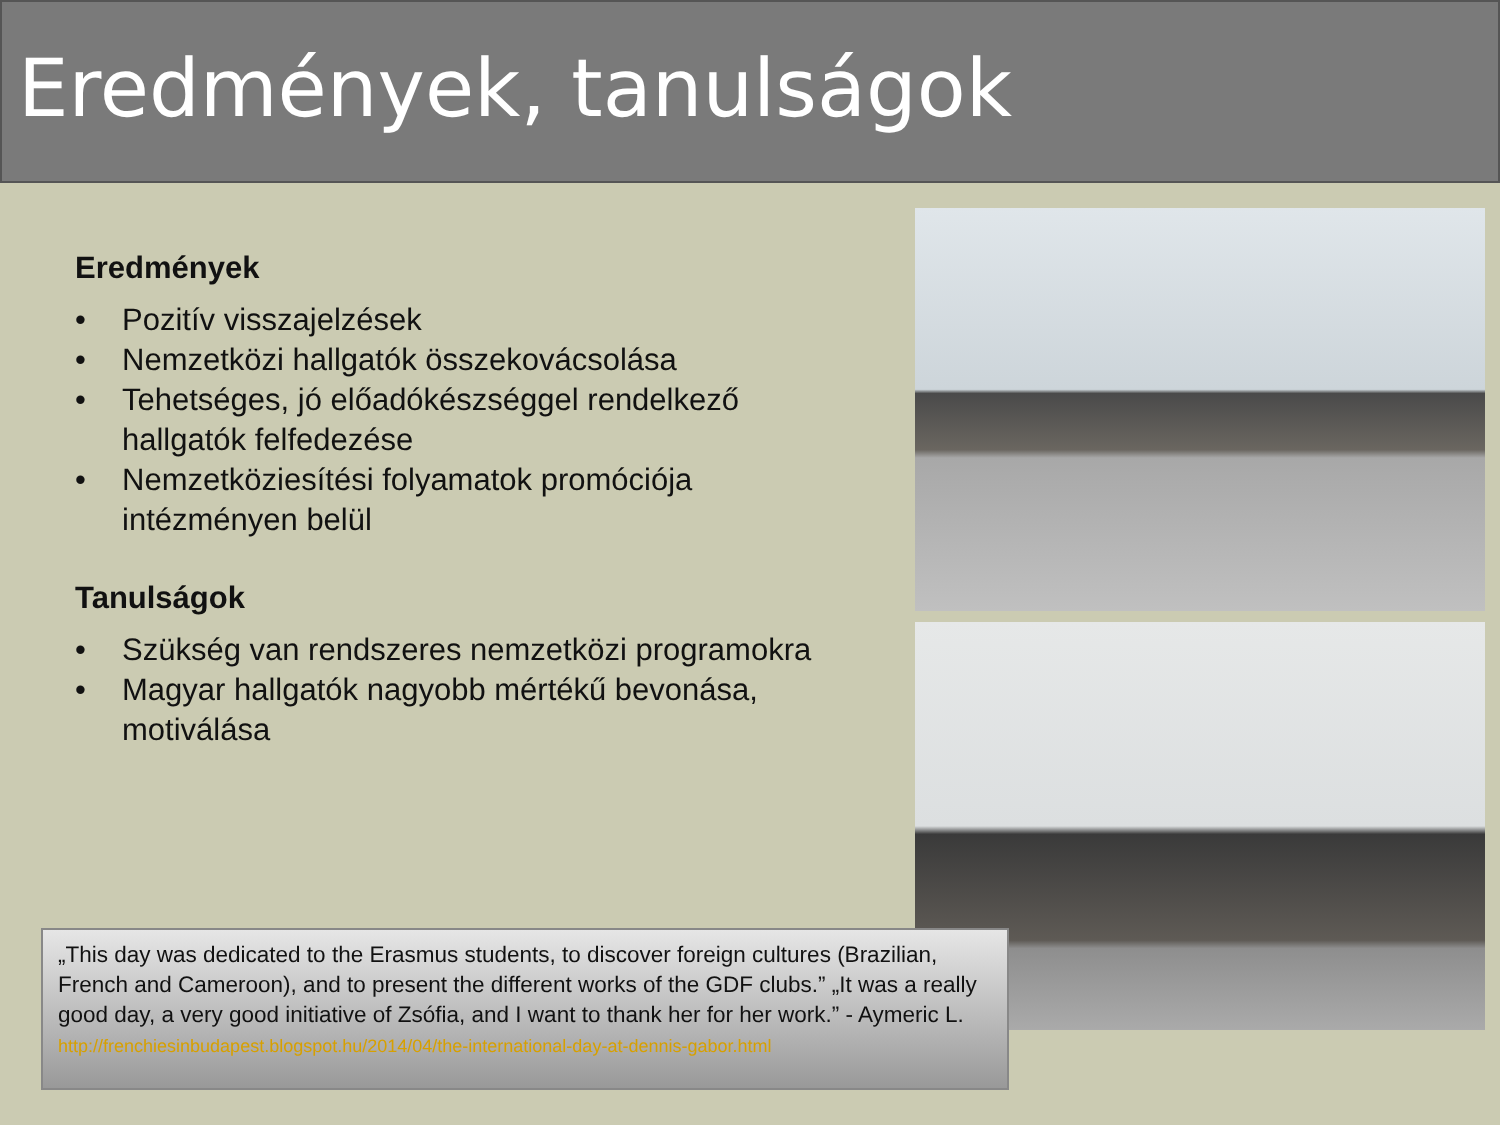Eredmények, tanulságok
Eredmények
• Pozitív visszajelzések
• Nemzetközi hallgatók összekovácsolása
• Tehetséges, jó előadókészséggel rendelkező hallgatók felfedezése
• Nemzetköziesítési folyamatok promóciója intézményen belül
Tanulságok
• Szükség van rendszeres nemzetközi programokra
• Magyar hallgatók nagyobb mértékű bevonása, motiválása
„This day was dedicated to the Erasmus students, to discover foreign cultures (Brazilian, French and Cameroon), and to present the different works of the GDF clubs.” „It was a really good day, a very good initiative of Zsófia, and I want to thank her for her work.” - Aymeric L.
http://frenchiesinbudapest.blogspot.hu/2014/04/the-international-day-at-dennis-gabor.html